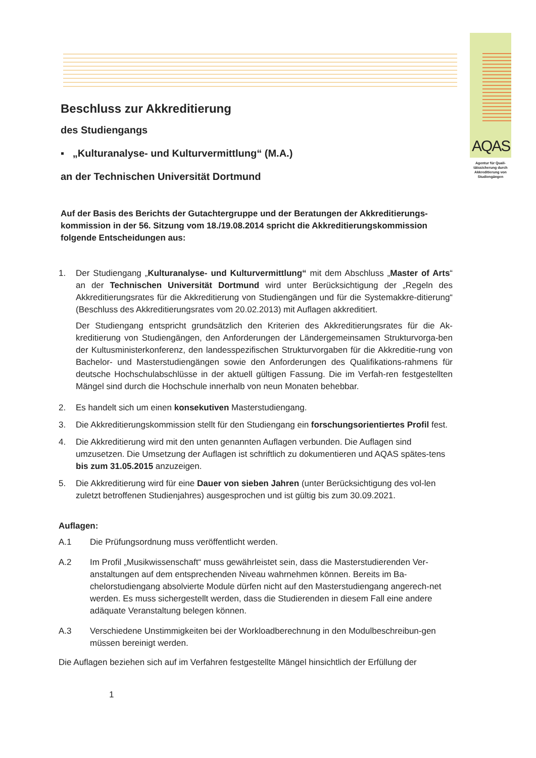AQAS
Agentur für Quali-tätssicherung durch Akkreditierung von Studiengängen
Beschluss zur Akkreditierung
des Studiengangs
▪ „Kulturanalyse- und Kulturvermittlung“ (M.A.)
an der Technischen Universität Dortmund
Auf der Basis des Berichts der Gutachtergruppe und der Beratungen der Akkreditierungs-kommission in der 56. Sitzung vom 18./19.08.2014 spricht die Akkreditierungskommission folgende Entscheidungen aus:
1. Der Studiengang „Kulturanalyse- und Kulturvermittlung“ mit dem Abschluss „Master of Arts“ an der Technischen Universität Dortmund wird unter Berücksichtigung der „Regeln des Akkreditierungsrates für die Akkreditierung von Studiengängen und für die Systemakkre-ditierung“ (Beschluss des Akkreditierungsrates vom 20.02.2013) mit Auflagen akkreditiert.
Der Studiengang entspricht grundsätzlich den Kriterien des Akkreditierungsrates für die Ak-kreditierung von Studiengängen, den Anforderungen der Ländergemeinsamen Strukturvorga-ben der Kultusministerkonferenz, den landesspezifischen Strukturvorgaben für die Akkreditie-rung von Bachelor- und Masterstudiengängen sowie den Anforderungen des Qualifikations-rahmens für deutsche Hochschulabschlüsse in der aktuell gültigen Fassung. Die im Verfah-ren festgestellten Mängel sind durch die Hochschule innerhalb von neun Monaten behebbar.
2. Es handelt sich um einen konsekutiven Masterstudiengang.
3. Die Akkreditierungskommission stellt für den Studiengang ein forschungsorientiertes Profil fest.
4. Die Akkreditierung wird mit den unten genannten Auflagen verbunden. Die Auflagen sind umzusetzen. Die Umsetzung der Auflagen ist schriftlich zu dokumentieren und AQAS spätes-tens bis zum 31.05.2015 anzuzeigen.
5. Die Akkreditierung wird für eine Dauer von sieben Jahren (unter Berücksichtigung des vol-len zuletzt betroffenen Studienjahres) ausgesprochen und ist gültig bis zum 30.09.2021.
Auflagen:
A.1 Die Prüfungsordnung muss veröffentlicht werden.
A.2 Im Profil „Musikwissenschaft“ muss gewährleistet sein, dass die Masterstudierenden Ver-anstaltungen auf dem entsprechenden Niveau wahrnehmen können. Bereits im Ba-chelorstudiengang absolvierte Module dürfen nicht auf den Masterstudiengang angerech-net werden. Es muss sichergestellt werden, dass die Studierenden in diesem Fall eine andere adäquate Veranstaltung belegen können.
A.3 Verschiedene Unstimmigkeiten bei der Workloadberechnung in den Modulbeschreibun-gen müssen bereinigt werden.
Die Auflagen beziehen sich auf im Verfahren festgestellte Mängel hinsichtlich der Erfüllung der
1